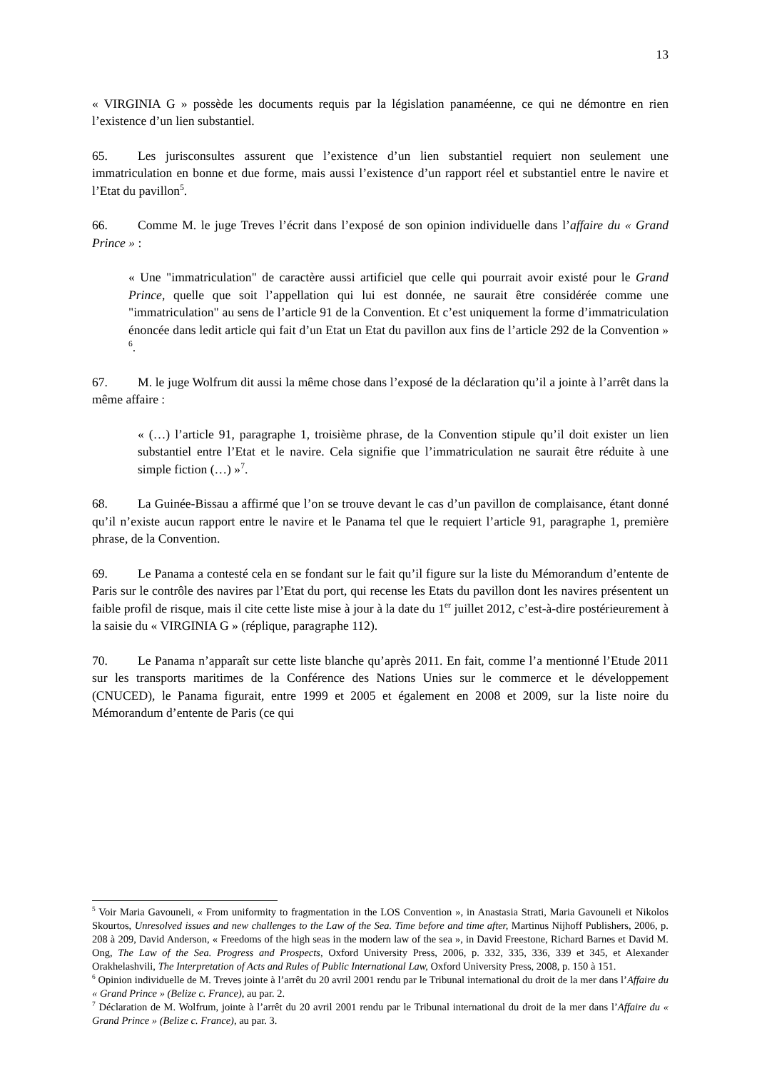13
« VIRGINIA G » possède les documents requis par la législation panaméenne, ce qui ne démontre en rien l’existence d’un lien substantiel.
65. Les jurisconsultes assurent que l’existence d’un lien substantiel requiert non seulement une immatriculation en bonne et due forme, mais aussi l’existence d’un rapport réel et substantiel entre le navire et l’Etat du pavillon<sup>5</sup>.
66. Comme M. le juge Treves l’écrit dans l’exposé de son opinion individuelle dans l’affaire du « Grand Prince » :
« Une "immatriculation" de caractère aussi artificiel que celle qui pourrait avoir existé pour le Grand Prince, quelle que soit l’appellation qui lui est donnée, ne saurait être considérée comme une "immatriculation" au sens de l’article 91 de la Convention. Et c’est uniquement la forme d’immatriculation énoncée dans ledit article qui fait d’un Etat un Etat du pavillon aux fins de l’article 292 de la Convention » <sup>6</sup>.
67. M. le juge Wolfrum dit aussi la même chose dans l’exposé de la déclaration qu’il a jointe à l’arrêt dans la même affaire :
« (…) l’article 91, paragraphe 1, troisième phrase, de la Convention stipule qu’il doit exister un lien substantiel entre l’Etat et le navire. Cela signifie que l’immatriculation ne saurait être réduite à une simple fiction (…) »<sup>7</sup>.
68. La Guinée-Bissau a affirmé que l’on se trouve devant le cas d’un pavillon de complaisance, étant donné qu’il n’existe aucun rapport entre le navire et le Panama tel que le requiert l’article 91, paragraphe 1, première phrase, de la Convention.
69. Le Panama a contesté cela en se fondant sur le fait qu’il figure sur la liste du Mémorandum d’entente de Paris sur le contrôle des navires par l’Etat du port, qui recense les Etats du pavillon dont les navires présentent un faible profil de risque, mais il cite cette liste mise à jour à la date du 1<sup>er</sup> juillet 2012, c’est-à-dire postérieurement à la saisie du « VIRGINIA G » (réplique, paragraphe 112).
70. Le Panama n’apparaît sur cette liste blanche qu’après 2011. En fait, comme l’a mentionné l’Etude 2011 sur les transports maritimes de la Conférence des Nations Unies sur le commerce et le développement (CNUCED), le Panama figurait, entre 1999 et 2005 et également en 2008 et 2009, sur la liste noire du Mémorandum d’entente de Paris (ce qui
<sup>5</sup> Voir Maria Gavouneli, « From uniformity to fragmentation in the LOS Convention », in Anastasia Strati, Maria Gavouneli et Nikolos Skourtos, Unresolved issues and new challenges to the Law of the Sea. Time before and time after, Martinus Nijhoff Publishers, 2006, p. 208 à 209, David Anderson, « Freedoms of the high seas in the modern law of the sea », in David Freestone, Richard Barnes et David M. Ong, The Law of the Sea. Progress and Prospects, Oxford University Press, 2006, p. 332, 335, 336, 339 et 345, et Alexander Orakhelashvili, The Interpretation of Acts and Rules of Public International Law, Oxford University Press, 2008, p. 150 à 151.
<sup>6</sup> Opinion individuelle de M. Treves jointe à l’arrêt du 20 avril 2001 rendu par le Tribunal international du droit de la mer dans l’Affaire du « Grand Prince » (Belize c. France), au par. 2.
<sup>7</sup> Déclaration de M. Wolfrum, jointe à l’arrêt du 20 avril 2001 rendu par le Tribunal international du droit de la mer dans l’Affaire du « Grand Prince » (Belize c. France), au par. 3.